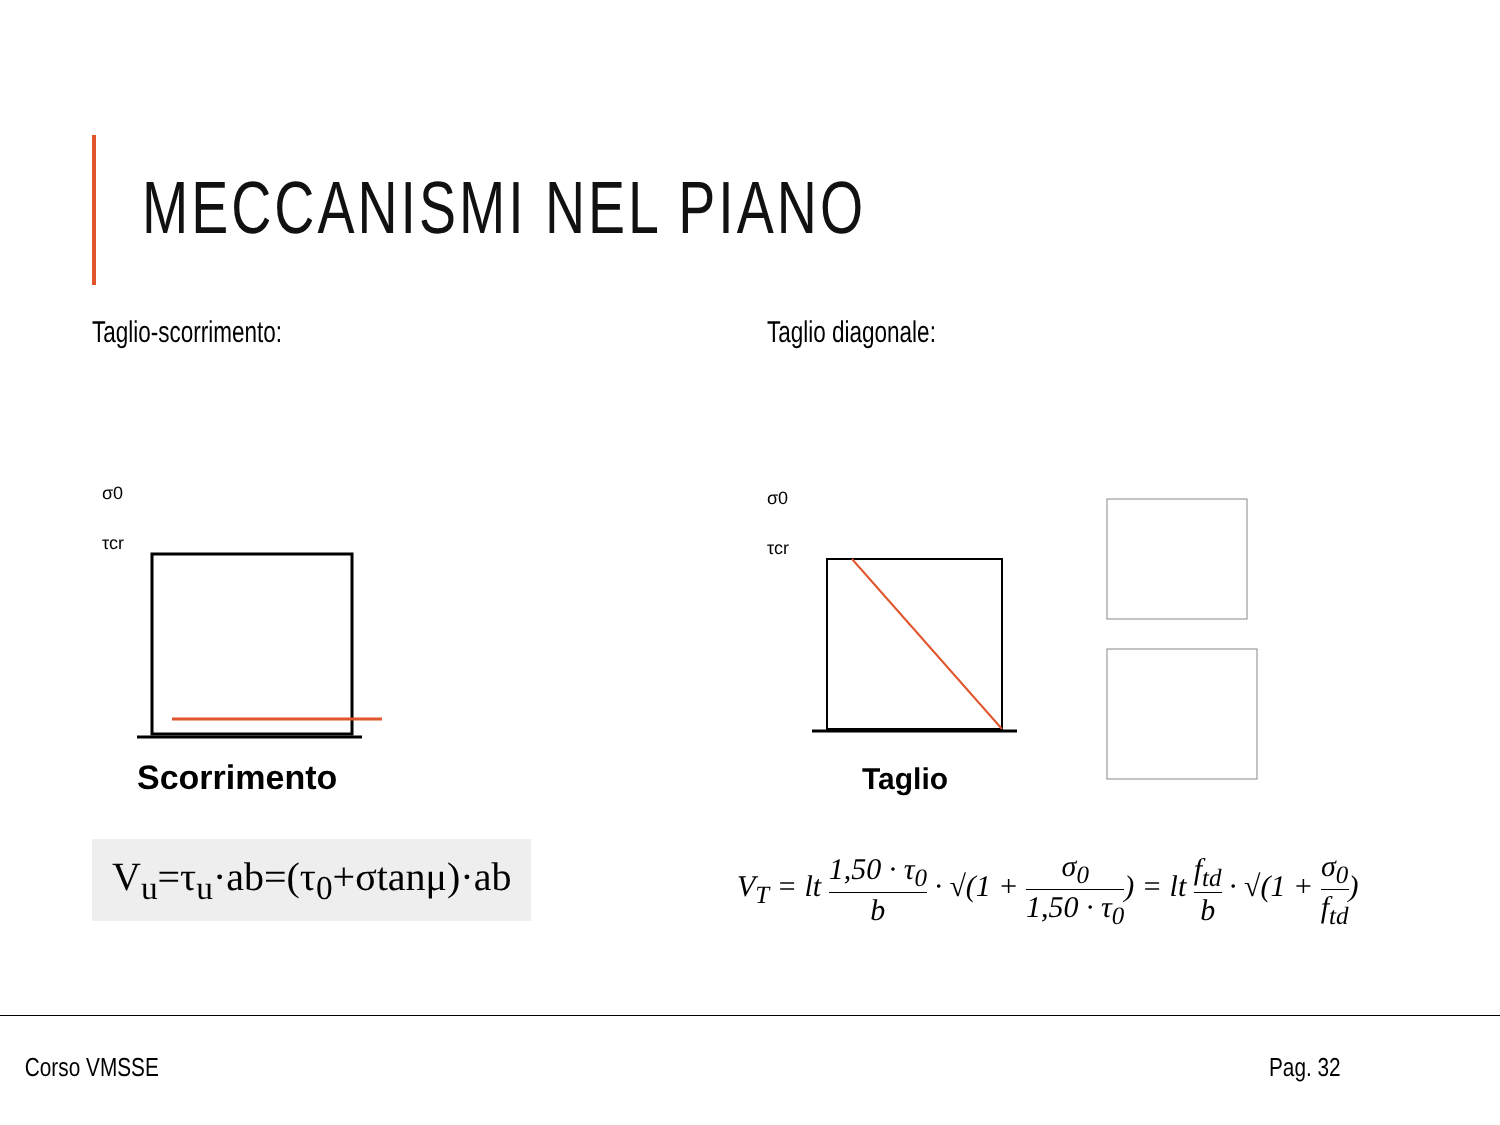MECCANISMI NEL PIANO
Taglio-scorrimento:
σ0
τcr
Scorrimento
V<sub>u</sub>=τ<sub>u</sub>·ab=(τ<sub>0</sub>+σtanμ)·ab
Taglio diagonale:
σ0
τcr
Taglio
V<sub>T</sub> = lt 1,50 · τ<sub>0</sub> b · √(1 + σ<sub>0</sub> 1,50 · τ<sub>0</sub>) = lt f<sub>td</sub> b · √(1 + σ<sub>0</sub> f<sub>td</sub>)
Corso VMSSE Pag. 32